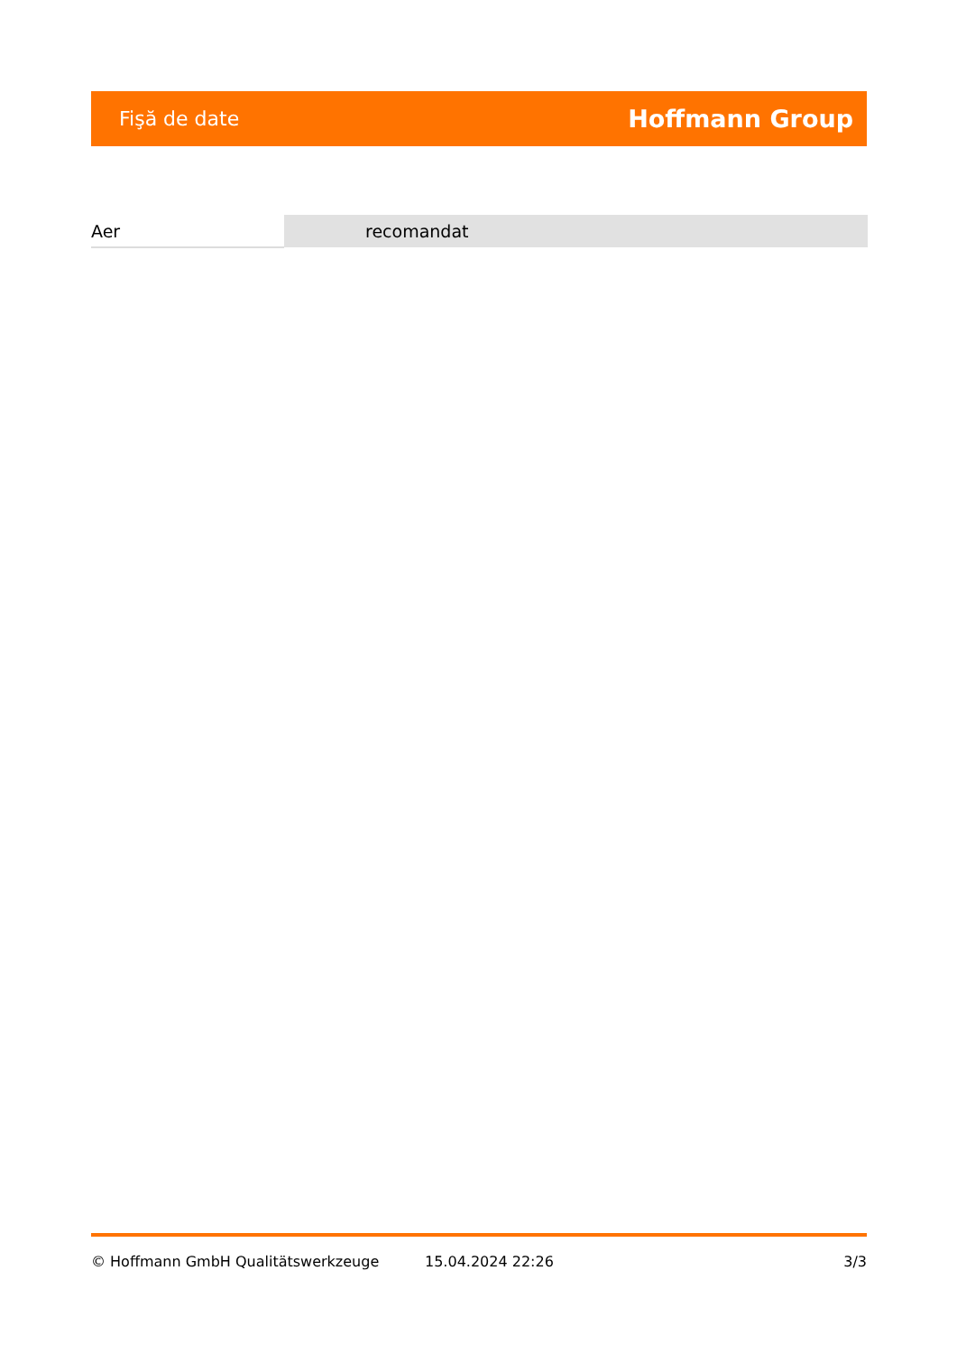Fişă de date Hoffmann Group
| Aer | recomandat |
© Hoffmann GmbH Qualitätswerkzeuge 15.04.2024 22:26 3/3